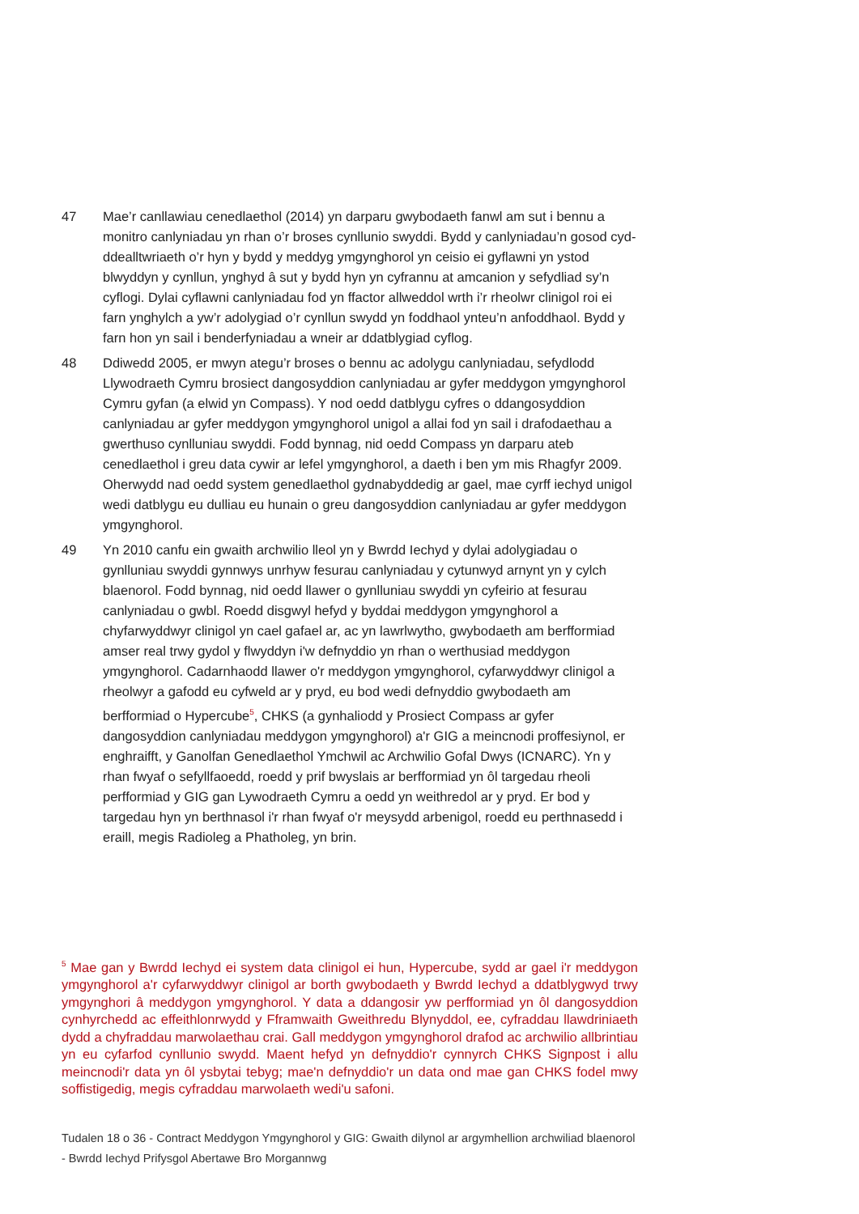47 Mae’r canllawiau cenedlaethol (2014) yn darparu gwybodaeth fanwl am sut i bennu a monitro canlyniadau yn rhan o’r broses cynllunio swyddi. Bydd y canlyniadau’n gosod cyd-ddealltwriaeth o’r hyn y bydd y meddyg ymgynghorol yn ceisio ei gyflawni yn ystod blwyddyn y cynllun, ynghyd â sut y bydd hyn yn cyfrannu at amcanion y sefydliad sy’n cyflogi. Dylai cyflawni canlyniadau fod yn ffactor allweddol wrth i’r rheolwr clinigol roi ei farn ynghylch a yw’r adolygiad o’r cynllun swydd yn foddhaol ynteu’n anfoddhaol. Bydd y farn hon yn sail i benderfyniadau a wneir ar ddatblygiad cyflog.
48 Ddiwedd 2005, er mwyn ategu’r broses o bennu ac adolygu canlyniadau, sefydlodd Llywodraeth Cymru brosiect dangosyddion canlyniadau ar gyfer meddygon ymgynghorol Cymru gyfan (a elwid yn Compass). Y nod oedd datblygu cyfres o ddangosyddion canlyniadau ar gyfer meddygon ymgynghorol unigol a allai fod yn sail i drafodaethau a gwerthuso cynlluniau swyddi. Fodd bynnag, nid oedd Compass yn darparu ateb cenedlaethol i greu data cywir ar lefel ymgynghorol, a daeth i ben ym mis Rhagfyr 2009. Oherwydd nad oedd system genedlaethol gydnabyddedig ar gael, mae cyrff iechyd unigol wedi datblygu eu dulliau eu hunain o greu dangosyddion canlyniadau ar gyfer meddygon ymgynghorol.
49 Yn 2010 canfu ein gwaith archwilio lleol yn y Bwrdd Iechyd y dylai adolygiadau o gynlluniau swyddi gynnwys unrhyw fesurau canlyniadau y cytunwyd arnynt yn y cylch blaenorol. Fodd bynnag, nid oedd llawer o gynlluniau swyddi yn cyfeirio at fesurau canlyniadau o gwbl. Roedd disgwyl hefyd y byddai meddygon ymgynghorol a chyfarwyddwyr clinigol yn cael gafael ar, ac yn lawrlwytho, gwybodaeth am berfformiad amser real trwy gydol y flwyddyn i'w defnyddio yn rhan o werthusiad meddygon ymgynghorol. Cadarnhaodd llawer o'r meddygon ymgynghorol, cyfarwyddwyr clinigol a rheolwyr a gafodd eu cyfweld ar y pryd, eu bod wedi defnyddio gwybodaeth am berfformiad o Hypercube<sup>5</sup>, CHKS (a gynhaliodd y Prosiect Compass ar gyfer dangosyddion canlyniadau meddygon ymgynghorol) a'r GIG a meincnodi proffesiynol, er enghraifft, y Ganolfan Genedlaethol Ymchwil ac Archwilio Gofal Dwys (ICNARC). Yn y rhan fwyaf o sefyllfaoedd, roedd y prif bwyslais ar berfformiad yn ôl targedau rheoli perfformiad y GIG gan Lywodraeth Cymru a oedd yn weithredol ar y pryd. Er bod y targedau hyn yn berthnasol i'r rhan fwyaf o'r meysydd arbenigol, roedd eu perthnasedd i eraill, megis Radioleg a Phatholeg, yn brin.
<sup>5</sup> Mae gan y Bwrdd Iechyd ei system data clinigol ei hun, Hypercube, sydd ar gael i'r meddygon ymgynghorol a'r cyfarwyddwyr clinigol ar borth gwybodaeth y Bwrdd Iechyd a ddatblygwyd trwy ymgynghori â meddygon ymgynghorol. Y data a ddangosir yw perfformiad yn ôl dangosyddion cynhyrchedd ac effeithlonrwydd y Fframwaith Gweithredu Blynyddol, ee, cyfraddau llawdriniaeth dydd a chyfraddau marwolaethau crai. Gall meddygon ymgynghorol drafod ac archwilio allbrintiau yn eu cyfarfod cynllunio swydd. Maent hefyd yn defnyddio'r cynnyrch CHKS Signpost i allu meincnodi'r data yn ôl ysbytai tebyg; mae'n defnyddio'r un data ond mae gan CHKS fodel mwy soffistigedig, megis cyfraddau marwolaeth wedi'u safoni.
Tudalen 18 o 36 - Contract Meddygon Ymgynghorol y GIG: Gwaith dilynol ar argymhellion archwiliad blaenorol - Bwrdd Iechyd Prifysgol Abertawe Bro Morgannwg